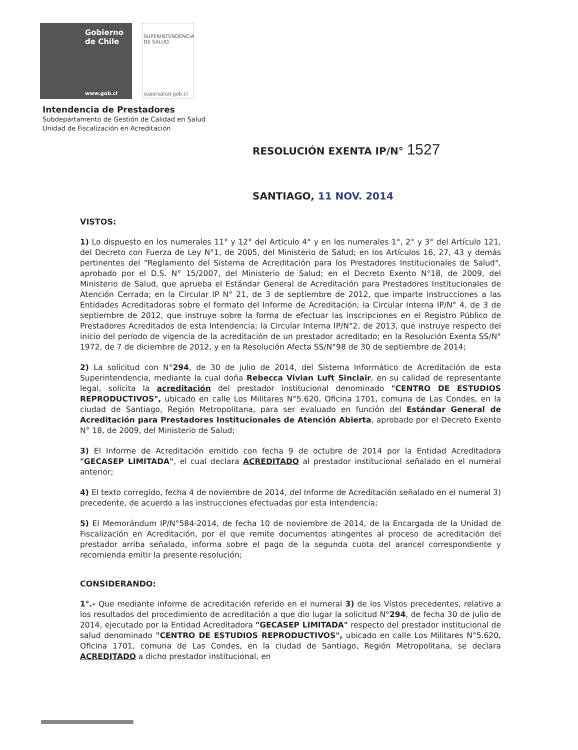Gobierno de Chile
www.gob.cl
SUPERINTENDENCIA
DE SALUD
supersalud.gob.cl
Intendencia de Prestadores
Subdepartamento de Gestión de Calidad en Salud
Unidad de Fiscalización en Acreditación
RESOLUCIÓN EXENTA IP/N° 1527
SANTIAGO, 11 NOV. 2014
VISTOS:
1) Lo dispuesto en los numerales 11° y 12° del Artículo 4° y en los numerales 1°, 2° y 3° del Artículo 121, del Decreto con Fuerza de Ley N°1, de 2005, del Ministerio de Salud; en los Artículos 16, 27, 43 y demás pertinentes del "Reglamento del Sistema de Acreditación para los Prestadores Institucionales de Salud", aprobado por el D.S. N° 15/2007, del Ministerio de Salud; en el Decreto Exento N°18, de 2009, del Ministerio de Salud, que aprueba el Estándar General de Acreditación para Prestadores Institucionales de Atención Cerrada; en la Circular IP N° 21, de 3 de septiembre de 2012, que imparte instrucciones a las Entidades Acreditadoras sobre el formato del Informe de Acreditación; la Circular Interna IP/N° 4, de 3 de septiembre de 2012, que instruye sobre la forma de efectuar las inscripciones en el Registro Público de Prestadores Acreditados de esta Intendencia; la Circular Interna IP/N°2, de 2013, que instruye respecto del inicio del período de vigencia de la acreditación de un prestador acreditado; en la Resolución Exenta SS/N° 1972, de 7 de diciembre de 2012, y en la Resolución Afecta SS/N°98 de 30 de septiembre de 2014;
2) La solicitud con N°294, de 30 de julio de 2014, del Sistema Informático de Acreditación de esta Superintendencia, mediante la cual doña Rebecca Vivian Luft Sinclair, en su calidad de representante legal, solicita la acreditación del prestador institucional denominado "CENTRO DE ESTUDIOS REPRODUCTIVOS", ubicado en calle Los Militares N°5.620, Oficina 1701, comuna de Las Condes, en la ciudad de Santiago, Región Metropolitana, para ser evaluado en función del Estándar General de Acreditación para Prestadores Institucionales de Atención Abierta, aprobado por el Decreto Exento N° 18, de 2009, del Ministerio de Salud;
3) El Informe de Acreditación emitido con fecha 9 de octubre de 2014 por la Entidad Acreditadora "GECASEP LIMITADA", el cual declara ACREDITADO al prestador institucional señalado en el numeral anterior;
4) El texto corregido, fecha 4 de noviembre de 2014, del Informe de Acreditación señalado en el numeral 3) precedente, de acuerdo a las instrucciones efectuadas por esta Intendencia;
5) El Memorándum IP/N°584-2014, de fecha 10 de noviembre de 2014, de la Encargada de la Unidad de Fiscalización en Acreditación, por el que remite documentos atingentes al proceso de acreditación del prestador arriba señalado, informa sobre el pago de la segunda cuota del arancel correspondiente y recomienda emitir la presente resolución;
CONSIDERANDO:
1°.- Que mediante informe de acreditación referido en el numeral 3) de los Vistos precedentes, relativo a los resultados del procedimiento de acreditación a que dio lugar la solicitud N°294, de fecha 30 de julio de 2014, ejecutado por la Entidad Acreditadora "GECASEP LIMITADA" respecto del prestador institucional de salud denominado "CENTRO DE ESTUDIOS REPRODUCTIVOS", ubicado en calle Los Militares N°5.620, Oficina 1701, comuna de Las Condes, en la ciudad de Santiago, Región Metropolitana, se declara ACREDITADO a dicho prestador institucional, en